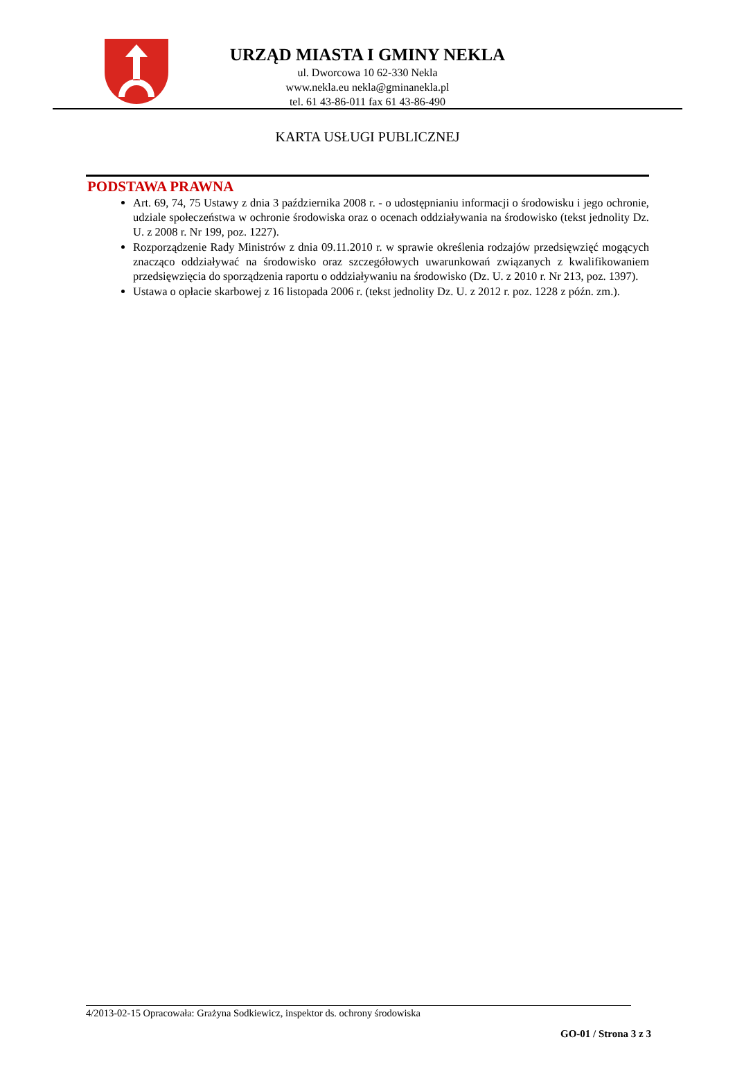URZĄD MIASTA I GMINY NEKLA
ul. Dworcowa 10 62-330 Nekla
www.nekla.eu nekla@gminanekla.pl
tel. 61 43-86-011 fax 61 43-86-490
KARTA USŁUGI PUBLICZNEJ
PODSTAWA PRAWNA
Art. 69, 74, 75 Ustawy z dnia 3 października 2008 r. - o udostępnianiu informacji o środowisku i jego ochronie, udziale społeczeństwa w ochronie środowiska oraz o ocenach oddziaływania na środowisko (tekst jednolity Dz. U. z 2008 r. Nr 199, poz. 1227).
Rozporządzenie Rady Ministrów z dnia 09.11.2010 r. w sprawie określenia rodzajów przedsięwzięć mogących znacząco oddziaływać na środowisko oraz szczegółowych uwarunkowań związanych z kwalifikowaniem przedsięwzięcia do sporządzenia raportu o oddziaływaniu na środowisko (Dz. U. z 2010 r. Nr 213, poz. 1397).
Ustawa o opłacie skarbowej z 16 listopada 2006 r. (tekst jednolity Dz. U. z 2012 r. poz. 1228 z późn. zm.).
4/2013-02-15 Opracowała: Grażyna Sodkiewicz, inspektor ds. ochrony środowiska
GO-01 / Strona 3 z 3